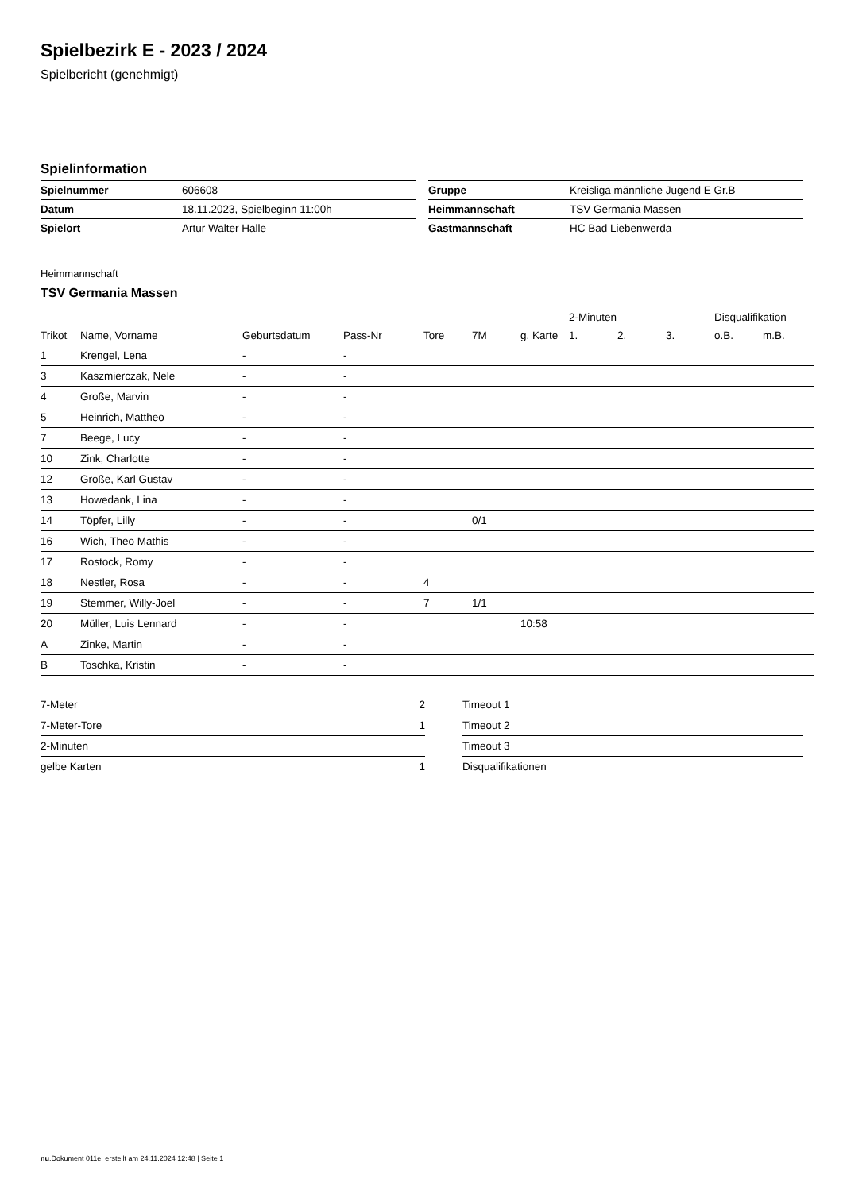Spielbezirk E - 2023 / 2024
Spielbericht (genehmigt)
Spielinformation
| Spielnummer | 606608 |
| Datum | 18.11.2023, Spielbeginn 11:00h |
| Spielort | Artur Walter Halle |
| Gruppe | Kreisliga männliche Jugend E Gr.B |
| Heimmannschaft | TSV Germania Massen |
| Gastmannschaft | HC Bad Liebenwerda |
Heimmannschaft
TSV Germania Massen
| | | | | | | | 2-Minuten | | | Disqualifikation | |
| --- | --- | --- | --- | --- | --- | --- | --- | --- | --- | --- | --- |
| Trikot | Name, Vorname | Geburtsdatum | Pass-Nr | Tore | 7M | g. Karte | 1. | 2. | 3. | o.B. | m.B. |
| 1 | Krengel, Lena | - | - | | | | | | | | |
| 3 | Kaszmierczak, Nele | - | - | | | | | | | | |
| 4 | Große, Marvin | - | - | | | | | | | | |
| 5 | Heinrich, Mattheo | - | - | | | | | | | | |
| 7 | Beege, Lucy | - | - | | | | | | | | |
| 10 | Zink, Charlotte | - | - | | | | | | | | |
| 12 | Große, Karl Gustav | - | - | | | | | | | | |
| 13 | Howedank, Lina | - | - | | | | | | | | |
| 14 | Töpfer, Lilly | - | - | | 0/1 | | | | | | |
| 16 | Wich, Theo Mathis | - | - | | | | | | | | |
| 17 | Rostock, Romy | - | - | | | | | | | | |
| 18 | Nestler, Rosa | - | - | 4 | | | | | | | |
| 19 | Stemmer, Willy-Joel | - | - | 7 | 1/1 | | | | | | |
| 20 | Müller, Luis Lennard | - | - | | | 10:58 | | | | | |
| A | Zinke, Martin | - | - | | | | | | | | |
| B | Toschka, Kristin | - | - | | | | | | | | |
| 7-Meter | 2 |
| 7-Meter-Tore | 1 |
| 2-Minuten | |
| gelbe Karten | 1 |
| Timeout 1 |
| Timeout 2 |
| Timeout 3 |
| Disqualifikationen |
nu.Dokument 011e, erstellt am 24.11.2024 12:48 | Seite 1